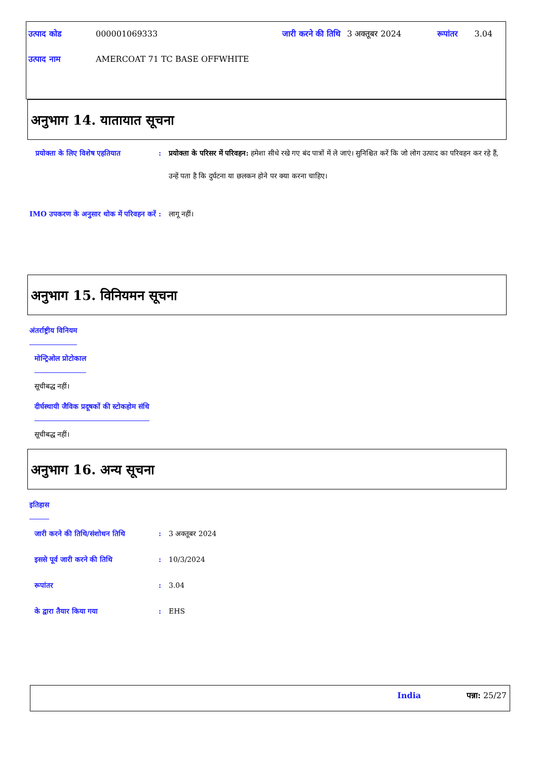| उत्पाद कोड | 000001069333 | जारी करने की तिथि | 3 अक्तूबर 2024 | रूपांतर | 3.04 |
| उत्पाद नाम | AMERCOAT 71 TC BASE OFFWHITE | | | | |
अनुभाग 14. यातायात सूचना
प्रयोक्ता के लिए विशेष एहतियात
: प्रयोक्ता के परिसर में परिवहन: हमेशा सीधे रखे गए बंद पात्रों में ले जाएं। सुनिश्चित करें कि जो लोग उत्पाद का परिवहन कर रहे हैं, उन्हें पता है कि दुर्घटना या छलकन होने पर क्या करना चाहिए।
IMO उपकरण के अनुसार थोक में परिवहन करें
: लागू नहीं।
अनुभाग 15. विनियमन सूचना
अंतर्राष्ट्रीय विनियम
मोन्ट्रिओल प्रोटोकाल
सूचीबद्ध नहीं।
दीर्घस्थायी जैविक प्रदूषकों की स्टोकहोम संधि
सूचीबद्ध नहीं।
अनुभाग 16. अन्य सूचना
इतिहास
जारी करने की तिथि/संशोधन तिथि : 3 अक्तूबर 2024
इससे पूर्व जारी करने की तिथि : 10/3/2024
रूपांतर : 3.04
के द्वारा तैयार किया गया : EHS
India पन्ना: 25/27